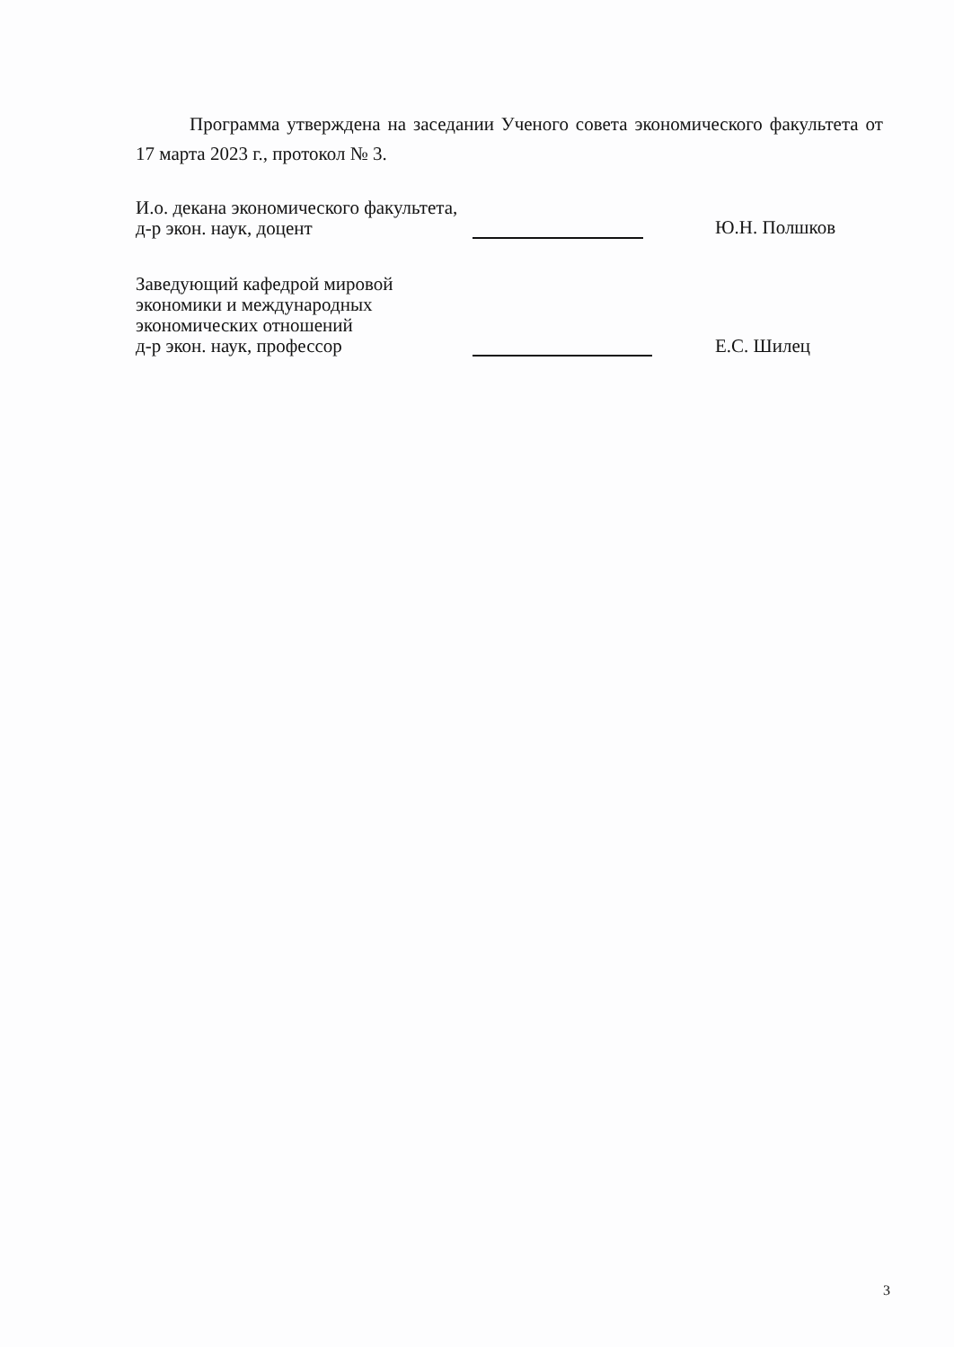Программа утверждена на заседании Ученого совета экономического факультета от 17 марта 2023 г., протокол № 3.
И.о. декана экономического факультета,
д-р экон. наук, доцент
Ю.Н. Полшков
Заведующий кафедрой мировой
экономики и международных
экономических отношений
д-р экон. наук, профессор
Е.С. Шилец
3